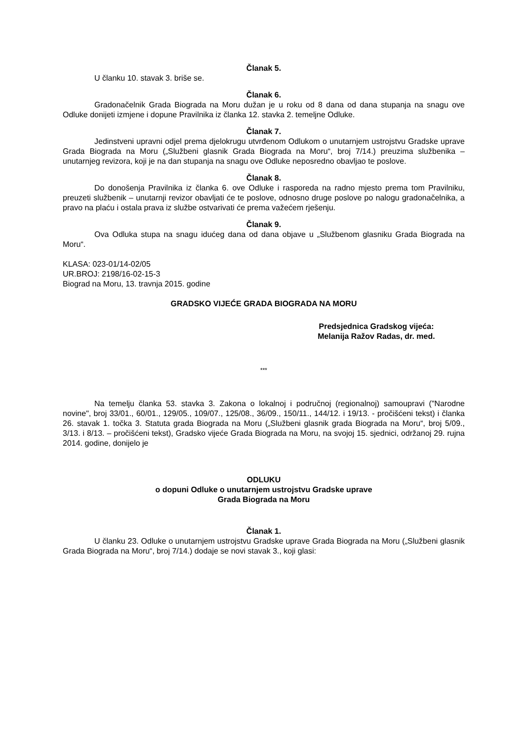Članak 5.
U članku 10. stavak 3. briše se.
Članak 6.
Gradonačelnik Grada Biograda na Moru dužan je u roku od 8 dana od dana stupanja na snagu ove Odluke donijeti izmjene i dopune Pravilnika iz članka 12. stavka 2. temeljne Odluke.
Članak 7.
Jedinstveni upravni odjel prema djelokrugu utvrđenom Odlukom o unutarnjem ustrojstvu Gradske uprave Grada Biograda na Moru („Službeni glasnik Grada Biograda na Moru“, broj 7/14.) preuzima službenika – unutarnjeg revizora, koji je na dan stupanja na snagu ove Odluke neposredno obavljao te poslove.
Članak 8.
Do donošenja Pravilnika iz članka 6. ove Odluke i rasporeda na radno mjesto prema tom Pravilniku, preuzeti službenik – unutarnji revizor obavljati će te poslove, odnosno druge poslove po nalogu gradonačelnika, a pravo na plaću i ostala prava iz službe ostvarivati će prema važećem rješenju.
Članak 9.
Ova Odluka stupa na snagu idućeg dana od dana objave u „Službenom glasniku Grada Biograda na Moru“.
KLASA: 023-01/14-02/05
UR.BROJ: 2198/16-02-15-3
Biograd na Moru, 13. travnja 2015. godine
GRADSKO VIJEĆE GRADA BIOGRADA NA MORU
Predsjednica Gradskog vijeća:
Melanija Ražov Radas, dr. med.
***
Na temelju članka 53. stavka 3. Zakona o lokalnoj i područnoj (regionalnoj) samoupravi ("Narodne novine", broj 33/01., 60/01., 129/05., 109/07., 125/08., 36/09., 150/11., 144/12. i 19/13. - pročišćeni tekst) i članka 26. stavak 1. točka 3. Statuta grada Biograda na Moru („Službeni glasnik grada Biograda na Moru“, broj 5/09., 3/13. i 8/13. – pročišćeni tekst), Gradsko vijeće Grada Biograda na Moru, na svojoj 15. sjednici, održanoj 29. rujna 2014. godine, donijelo je
ODLUKU
o dopuni Odluke o unutarnjem ustrojstvu Gradske uprave
Grada Biograda na Moru
Članak 1.
U članku 23. Odluke o unutarnjem ustrojstvu Gradske uprave Grada Biograda na Moru („Službeni glasnik Grada Biograda na Moru“, broj 7/14.) dodaje se novi stavak 3., koji glasi: